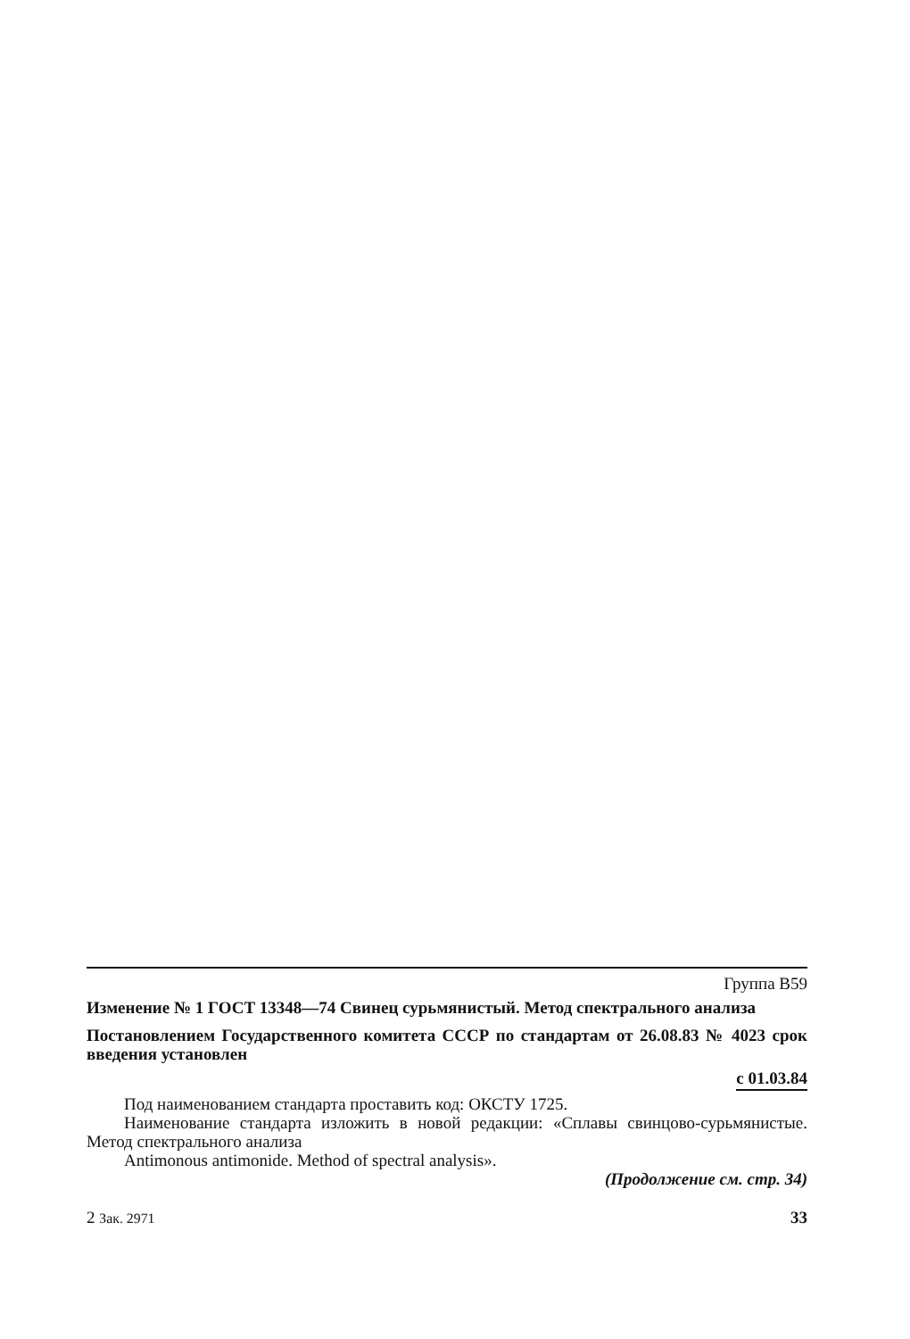Группа В59
Изменение № 1 ГОСТ 13348—74 Свинец сурьмянистый. Метод спектрального анализа
Постановлением Государственного комитета СССР по стандартам от 26.08.83 № 4023 срок введения установлен
с 01.03.84
Под наименованием стандарта проставить код: ОКСТУ 1725.
Наименование стандарта изложить в новой редакции: «Сплавы свинцово-сурьмянистые. Метод спектрального анализа
Antimonous antimonide. Method of spectral analysis».
(Продолжение см. стр. 34)
2 Зак. 2971 33